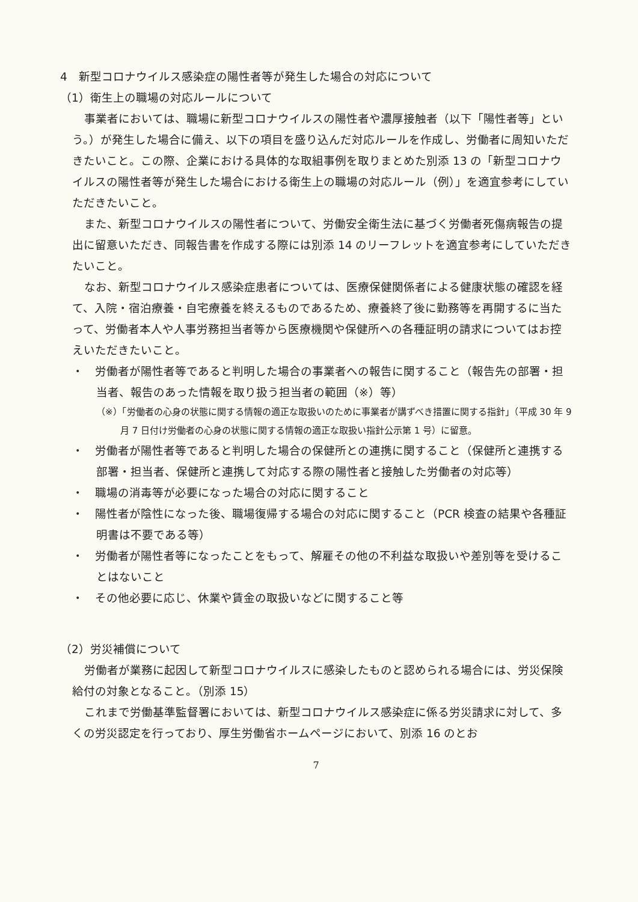4　新型コロナウイルス感染症の陽性者等が発生した場合の対応について
（1）衛生上の職場の対応ルールについて
事業者においては、職場に新型コロナウイルスの陽性者や濃厚接触者（以下「陽性者等」という。）が発生した場合に備え、以下の項目を盛り込んだ対応ルールを作成し、労働者に周知いただきたいこと。この際、企業における具体的な取組事例を取りまとめた別添 13 の「新型コロナウイルスの陽性者等が発生した場合における衛生上の職場の対応ルール（例）」を適宜参考にしていただきたいこと。
また、新型コロナウイルスの陽性者について、労働安全衛生法に基づく労働者死傷病報告の提出に留意いただき、同報告書を作成する際には別添 14 のリーフレットを適宜参考にしていただきたいこと。
なお、新型コロナウイルス感染症患者については、医療保健関係者による健康状態の確認を経て、入院・宿泊療養・自宅療養を終えるものであるため、療養終了後に勤務等を再開するに当たって、労働者本人や人事労務担当者等から医療機関や保健所への各種証明の請求についてはお控えいただきたいこと。
・　労働者が陽性者等であると判明した場合の事業者への報告に関すること（報告先の部署・担当者、報告のあった情報を取り扱う担当者の範囲（※）等）
（※）「労働者の心身の状態に関する情報の適正な取扱いのために事業者が講ずべき措置に関する指針」（平成 30 年 9 月 7 日付け労働者の心身の状態に関する情報の適正な取扱い指針公示第 1 号）に留意。
・　労働者が陽性者等であると判明した場合の保健所との連携に関すること（保健所と連携する部署・担当者、保健所と連携して対応する際の陽性者と接触した労働者の対応等）
・　職場の消毒等が必要になった場合の対応に関すること
・　陽性者が陰性になった後、職場復帰する場合の対応に関すること（PCR 検査の結果や各種証明書は不要である等）
・　労働者が陽性者等になったことをもって、解雇その他の不利益な取扱いや差別等を受けることはないこと
・　その他必要に応じ、休業や賃金の取扱いなどに関すること等
（2）労災補償について
労働者が業務に起因して新型コロナウイルスに感染したものと認められる場合には、労災保険給付の対象となること。（別添 15）
これまで労働基準監督署においては、新型コロナウイルス感染症に係る労災請求に対して、多くの労災認定を行っており、厚生労働省ホームページにおいて、別添 16 のとお
7